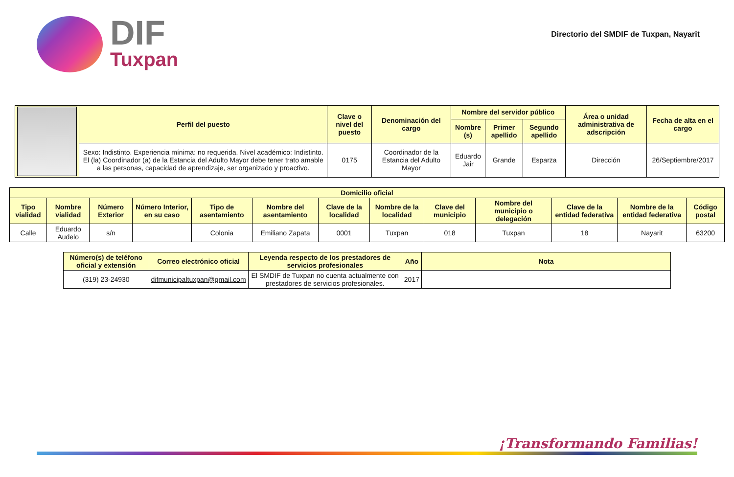DIF
Tuxpan
Directorio del SMDIF de Tuxpan, Nayarit
| | Perfil del puesto | Clave o nivel del puesto | Denominación del cargo | Nombre del servidor público | | | Área o unidad administrativa de adscripción | Fecha de alta en el cargo |
| --- | --- | --- | --- | --- | --- | --- | --- | --- |
| | | | | Nombre (s) | Primer apellido | Segundo apellido | | |
| | Sexo: Indistinto. Experiencia mínima: no requerida. Nivel académico: Indistinto. El (la) Coordinador (a) de la Estancia del Adulto Mayor debe tener trato amable a las personas, capacidad de aprendizaje, ser organizado y proactivo. | 0175 | Coordinador de la Estancia del Adulto Mayor | Eduardo Jair | Grande | Esparza | Dirección | 26/Septiembre/2017 |
| Domicilio oficial | | | | | | | | | | | | |
| --- | --- | --- | --- | --- | --- | --- | --- | --- | --- | --- | --- | --- |
| Tipo vialidad | Nombre vialidad | Número Exterior | Número Interior, en su caso | Tipo de asentamiento | Nombre del asentamiento | Clave de la localidad | Nombre de la localidad | Clave del municipio | Nombre del municipio o delegación | Clave de la entidad federativa | Nombre de la entidad federativa | Código postal |
| Calle | Eduardo Audelo | s/n | | Colonia | Emiliano Zapata | 0001 | Tuxpan | 018 | Tuxpan | 18 | Nayarit | 63200 |
| Número(s) de teléfono oficial y extensión | Correo electrónico oficial | Leyenda respecto de los prestadores de servicios profesionales | Año | Nota |
| --- | --- | --- | --- | --- |
| (319) 23-24930 | difmunicipaltuxpan@gmail.com | El SMDIF de Tuxpan no cuenta actualmente con prestadores de servicios profesionales. | 2017 | |
¡Transformando Familias!